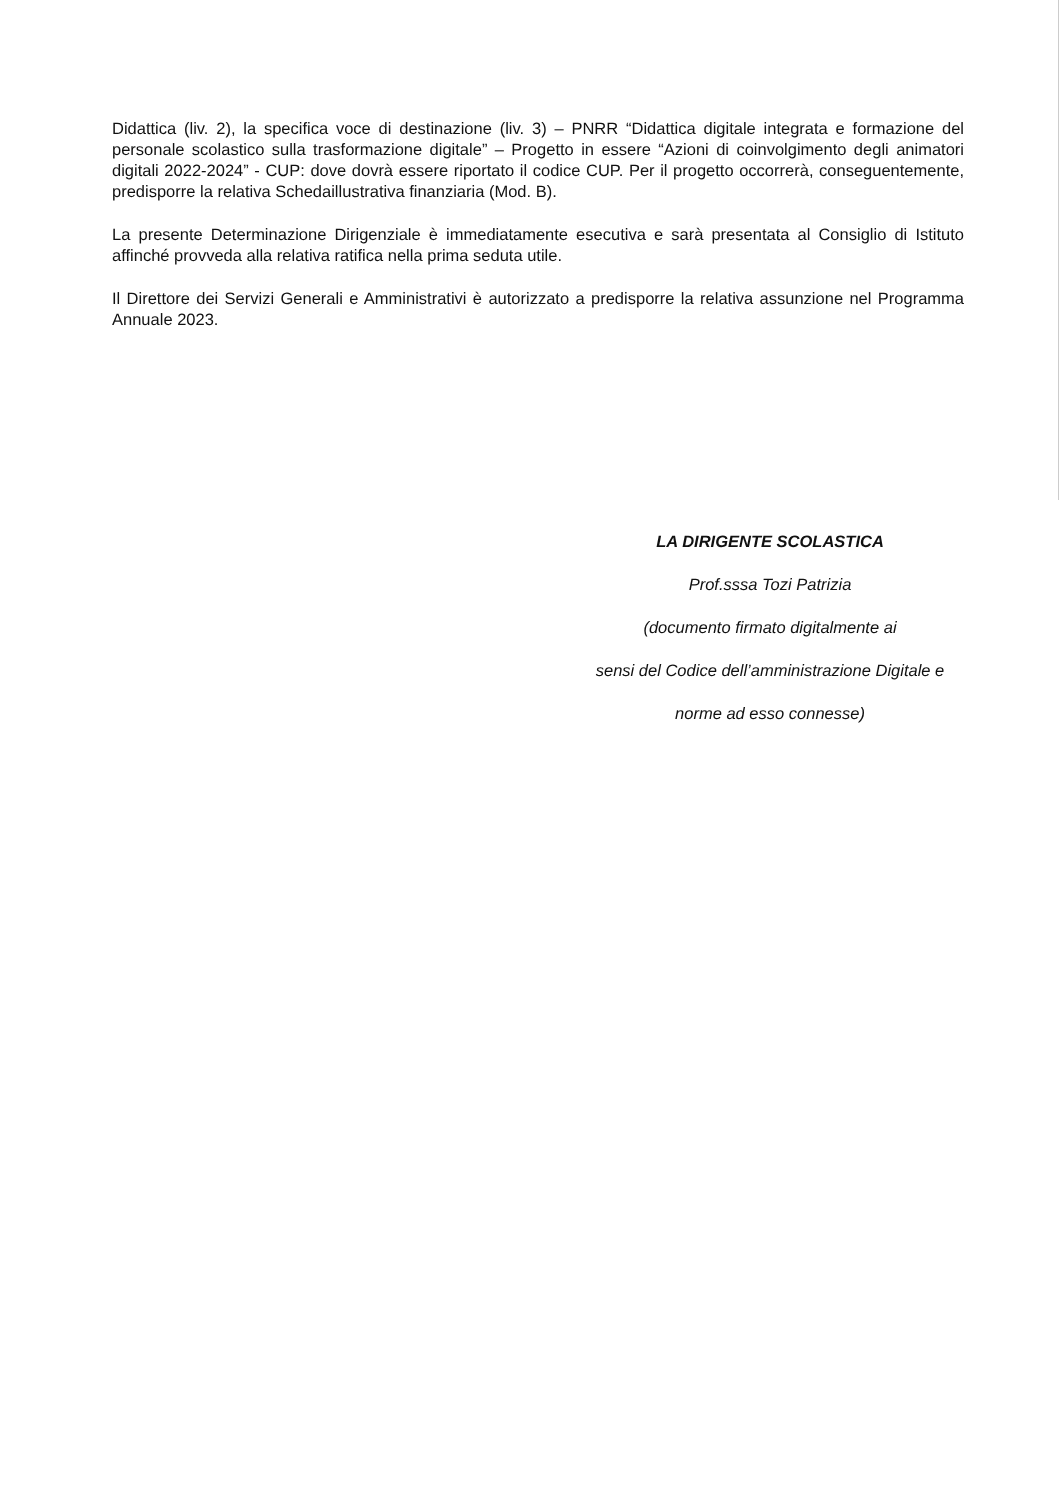Didattica (liv. 2), la specifica voce di destinazione (liv. 3) – PNRR “Didattica digitale integrata e formazione del personale scolastico sulla trasformazione digitale” – Progetto in essere “Azioni di coinvolgimento degli animatori digitali 2022-2024” - CUP: dove dovrà essere riportato il codice CUP. Per il progetto occorrerà, conseguentemente, predisporre la relativa Schedaillustrativa finanziaria (Mod. B).
La presente Determinazione Dirigenziale è immediatamente esecutiva e sarà presentata al Consiglio di Istituto affinché provveda alla relativa ratifica nella prima seduta utile.
Il Direttore dei Servizi Generali e Amministrativi è autorizzato a predisporre la relativa assunzione nel Programma Annuale 2023.
LA DIRIGENTE SCOLASTICA
Prof.sssa Tozi Patrizia
(documento firmato digitalmente ai
sensi del Codice dell’amministrazione Digitale e
norme ad esso connesse)